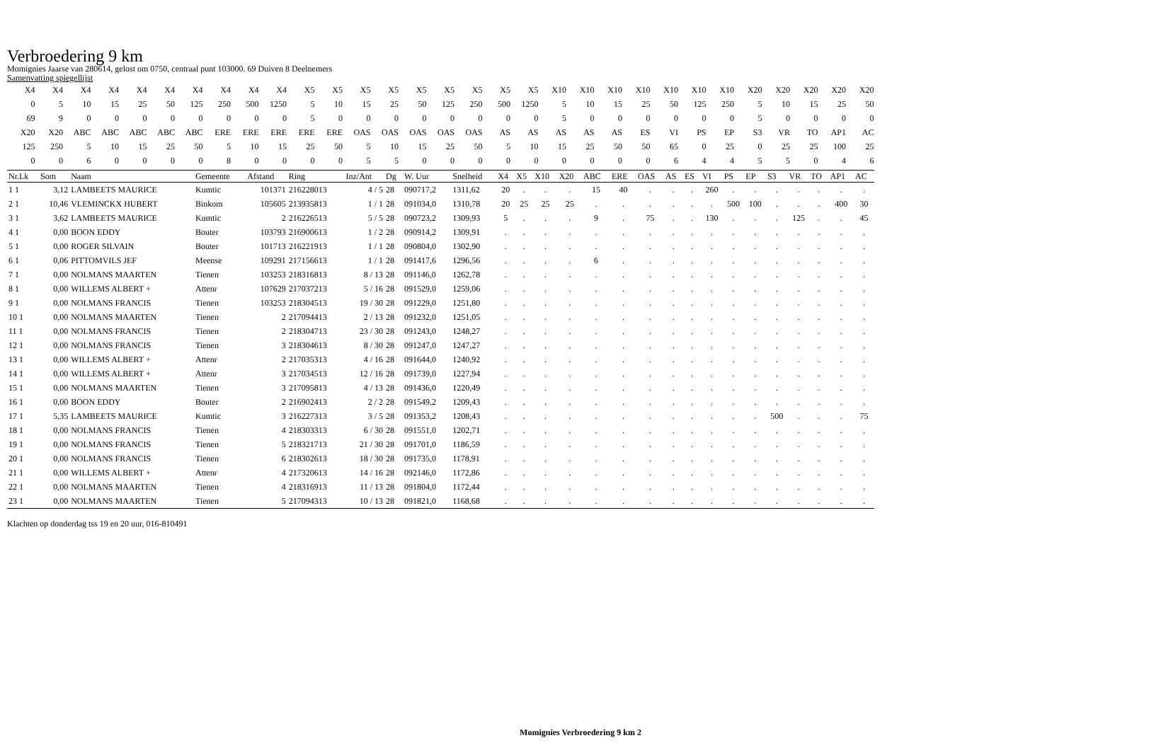Verbroedering 9 km
Momignies Jaarse van 280614, gelost om 0750, centraal punt 103000. 69 Duiven 8 Deelnemers
Samenvatting spiegellijst
| X4 | X4 | X4 | X4 | X4 | X4 | X4 | X4 | X4 | X4 | X5 | X5 | X5 | X5 | X5 | X5 | X5 | X5 | X5 | X10 | X10 | X10 | X10 | X10 | X10 | X10 | X20 | X20 | X20 | X20 | X20 |
| 0 | 5 | 10 | 15 | 25 | 50 | 125 | 250 | 500 | 1250 | 5 | 10 | 15 | 25 | 50 | 125 | 250 | 500 | 1250 | 5 | 10 | 15 | 25 | 50 | 125 | 250 | 5 | 10 | 15 | 25 | 50 |
| 69 | 9 | 0 | 0 | 0 | 0 | 0 | 0 | 0 | 0 | 5 | 0 | 0 | 0 | 0 | 0 | 0 | 0 | 0 | 5 | 0 | 0 | 0 | 0 | 0 | 0 | 5 | 0 | 0 | 0 | 0 |
| X20 | X20 | ABC | ABC | ABC | ABC | ABC | ERE | ERE | ERE | ERE | ERE | OAS | OAS | OAS | OAS | OAS | AS | AS | AS | AS | AS | ES | VI | PS | EP | S3 | VR | TO | AP1 | AC |
| 125 | 250 | 5 | 10 | 15 | 25 | 50 | 5 | 10 | 15 | 25 | 50 | 5 | 10 | 15 | 25 | 50 | 5 | 10 | 15 | 25 | 50 | 50 | 65 | 0 | 25 | 0 | 25 | 25 | 100 | 25 |
| 0 | 0 | 6 | 0 | 0 | 0 | 0 | 8 | 0 | 0 | 0 | 0 | 5 | 5 | 0 | 0 | 0 | 0 | 0 | 0 | 0 | 0 | 0 | 6 | 4 | 4 | 5 | 5 | 0 | 4 | 6 |
| Nr.Lk | Som | Naam | Gemeente | Afstand | Ring | Inz/Ant | Dg | W. Uur | Snelheid | X4 | X5 | X10 | X20 | ABC | ERE | OAS | AS | ES | VI | PS | EP | S3 | VR | TO | AP1 | AC |
| --- | --- | --- | --- | --- | --- | --- | --- | --- | --- | --- | --- | --- | --- | --- | --- | --- | --- | --- | --- | --- | --- | --- | --- | --- | --- | --- |
| 1 1 | 3,12 | LAMBEETS MAURICE | Kumtic | 101371 | 216228013 | 4 / 5 | 28 | 090717,2 | 1311,62 | 20 | . | . | . | 15 | 40 | . | . | . | 260 | . | . | . | . | . | . | . |
| 2 1 | 10,46 | VLEMINCKX HUBERT | Binkom | 105605 | 213935813 | 1 / 1 | 28 | 091034,0 | 1310,78 | 20 | 25 | 25 | 25 | . | . | . | . | . | . | 500 | 100 | . | . | . | 400 | 30 |
| 3 1 | 3,62 | LAMBEETS MAURICE | Kumtic | 2 | 216226513 | 5 / 5 | 28 | 090723,2 | 1309,93 | 5 | . | . | . | 9 | . | 75 | . | . | 130 | . | . | . | 125 | . | . | 45 |
| 4 1 | 0,00 | BOON EDDY | Bouter | 103793 | 216900613 | 1 / 2 | 28 | 090914,2 | 1309,91 | . | . | . | . | . | . | . | . | . | . | . | . | . | . | . | . | . |
| 5 1 | 0,00 | ROGER SILVAIN | Bouter | 101713 | 216221913 | 1 / 1 | 28 | 090804,0 | 1302,90 | . | . | . | . | . | . | . | . | . | . | . | . | . | . | . | . | . |
| 6 1 | 0,06 | PITTOMVILS JEF | Meense | 109291 | 217156613 | 1 / 1 | 28 | 091417,6 | 1296,56 | . | . | . | . | 6 | . | . | . | . | . | . | . | . | . | . | . | . |
| 7 1 | 0,00 | NOLMANS MAARTEN | Tienen | 103253 | 218316813 | 8 / 13 | 28 | 091146,0 | 1262,78 | . | . | . | . | . | . | . | . | . | . | . | . | . | . | . | . | . |
| 8 1 | 0,00 | WILLEMS ALBERT + | Attenr | 107629 | 217037213 | 5 / 16 | 28 | 091529,0 | 1259,06 | . | . | . | . | . | . | . | . | . | . | . | . | . | . | . | . | . |
| 9 1 | 0,00 | NOLMANS FRANCIS | Tienen | 103253 | 218304513 | 19 / 30 | 28 | 091229,0 | 1251,80 | . | . | . | . | . | . | . | . | . | . | . | . | . | . | . | . | . |
| 10 1 | 0,00 | NOLMANS MAARTEN | Tienen | 2 | 217094413 | 2 / 13 | 28 | 091232,0 | 1251,05 | . | . | . | . | . | . | . | . | . | . | . | . | . | . | . | . | . |
| 11 1 | 0,00 | NOLMANS FRANCIS | Tienen | 2 | 218304713 | 23 / 30 | 28 | 091243,0 | 1248,27 | . | . | . | . | . | . | . | . | . | . | . | . | . | . | . | . | . |
| 12 1 | 0,00 | NOLMANS FRANCIS | Tienen | 3 | 218304613 | 8 / 30 | 28 | 091247,0 | 1247,27 | . | . | . | . | . | . | . | . | . | . | . | . | . | . | . | . | . |
| 13 1 | 0,00 | WILLEMS ALBERT + | Attenr | 2 | 217035313 | 4 / 16 | 28 | 091644,0 | 1240,92 | . | . | . | . | . | . | . | . | . | . | . | . | . | . | . | . | . |
| 14 1 | 0,00 | WILLEMS ALBERT + | Attenr | 3 | 217034513 | 12 / 16 | 28 | 091739,0 | 1227,94 | . | . | . | . | . | . | . | . | . | . | . | . | . | . | . | . | . |
| 15 1 | 0,00 | NOLMANS MAARTEN | Tienen | 3 | 217095813 | 4 / 13 | 28 | 091436,0 | 1220,49 | . | . | . | . | . | . | . | . | . | . | . | . | . | . | . | . | . |
| 16 1 | 0,00 | BOON EDDY | Bouter | 2 | 216902413 | 2 / 2 | 28 | 091549,2 | 1209,43 | . | . | . | . | . | . | . | . | . | . | . | . | . | . | . | . | . |
| 17 1 | 5,35 | LAMBEETS MAURICE | Kumtic | 3 | 216227313 | 3 / 5 | 28 | 091353,2 | 1208,43 | . | . | . | . | . | . | . | . | . | . | . | . | 500 | . | . | . | 75 |
| 18 1 | 0,00 | NOLMANS FRANCIS | Tienen | 4 | 218303313 | 6 / 30 | 28 | 091551,0 | 1202,71 | . | . | . | . | . | . | . | . | . | . | . | . | . | . | . | . | . |
| 19 1 | 0,00 | NOLMANS FRANCIS | Tienen | 5 | 218321713 | 21 / 30 | 28 | 091701,0 | 1186,59 | . | . | . | . | . | . | . | . | . | . | . | . | . | . | . | . | . |
| 20 1 | 0,00 | NOLMANS FRANCIS | Tienen | 6 | 218302613 | 18 / 30 | 28 | 091735,0 | 1178,91 | . | . | . | . | . | . | . | . | . | . | . | . | . | . | . | . | . |
| 21 1 | 0,00 | WILLEMS ALBERT + | Attenr | 4 | 217320613 | 14 / 16 | 28 | 092146,0 | 1172,86 | . | . | . | . | . | . | . | . | . | . | . | . | . | . | . | . | . |
| 22 1 | 0,00 | NOLMANS MAARTEN | Tienen | 4 | 218316913 | 11 / 13 | 28 | 091804,0 | 1172,44 | . | . | . | . | . | . | . | . | . | . | . | . | . | . | . | . | . |
| 23 1 | 0,00 | NOLMANS MAARTEN | Tienen | 5 | 217094313 | 10 / 13 | 28 | 091821,0 | 1168,68 | . | . | . | . | . | . | . | . | . | . | . | . | . | . | . | . | . |
Klachten op donderdag tss 19 en 20 uur, 016-810491
Momignies Verbroedering 9 km 2